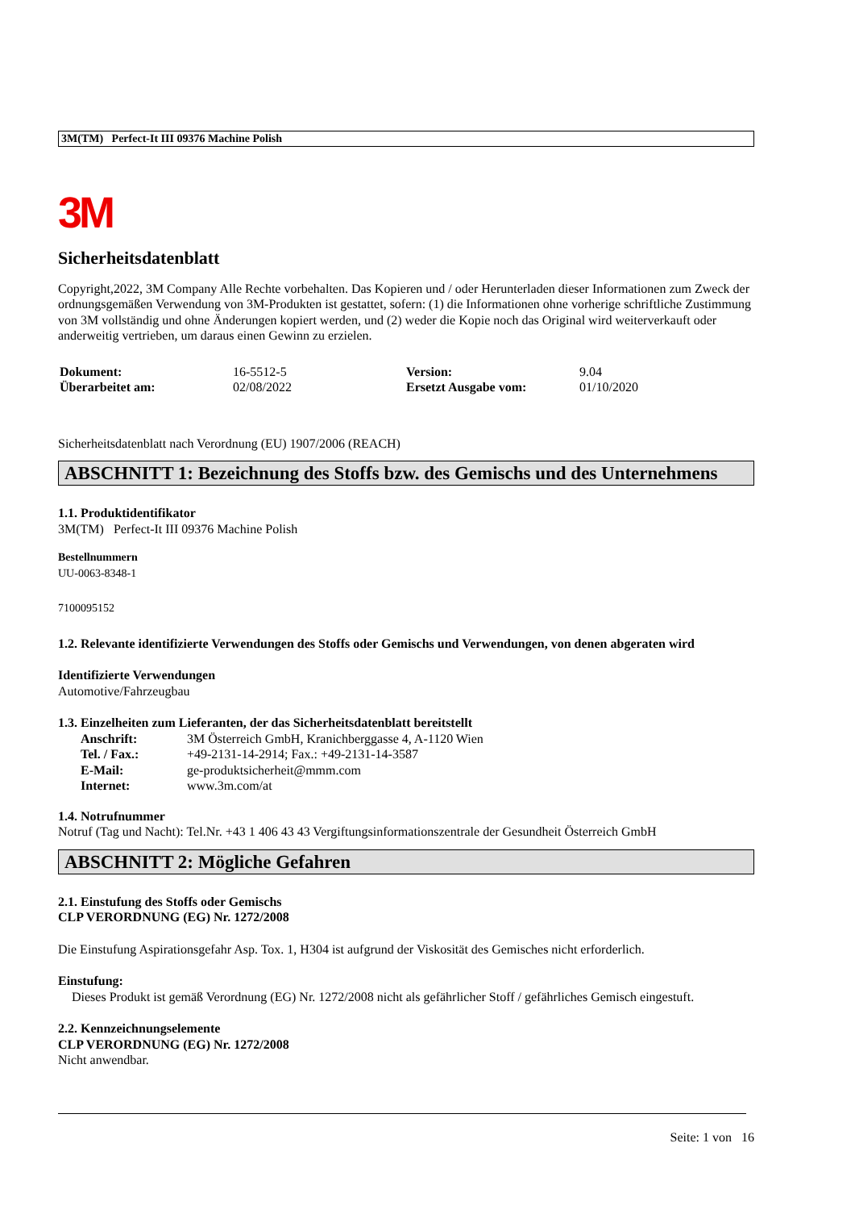3M(TM) Perfect-It III 09376 Machine Polish
3M
Sicherheitsdatenblatt
Copyright,2022, 3M Company Alle Rechte vorbehalten. Das Kopieren und / oder Herunterladen dieser Informationen zum Zweck der ordnungsgemäßen Verwendung von 3M-Produkten ist gestattet, sofern: (1) die Informationen ohne vorherige schriftliche Zustimmung von 3M vollständig und ohne Änderungen kopiert werden, und (2) weder die Kopie noch das Original wird weiterverkauft oder anderweitig vertrieben, um daraus einen Gewinn zu erzielen.
| Dokument: | 16-5512-5 | Version: | 9.04 |
| Überarbeitet am: | 02/08/2022 | Ersetzt Ausgabe vom: | 01/10/2020 |
Sicherheitsdatenblatt nach Verordnung (EU) 1907/2006 (REACH)
ABSCHNITT 1: Bezeichnung des Stoffs bzw. des Gemischs und des Unternehmens
1.1. Produktidentifikator
3M(TM) Perfect-It III 09376 Machine Polish
Bestellnummern
UU-0063-8348-1
7100095152
1.2. Relevante identifizierte Verwendungen des Stoffs oder Gemischs und Verwendungen, von denen abgeraten wird
Identifizierte Verwendungen
Automotive/Fahrzeugbau
1.3. Einzelheiten zum Lieferanten, der das Sicherheitsdatenblatt bereitstellt
| Anschrift: | 3M Österreich GmbH, Kranichberggasse 4, A-1120 Wien |
| Tel. / Fax.: | +49-2131-14-2914; Fax.: +49-2131-14-3587 |
| E-Mail: | ge-produktsicherheit@mmm.com |
| Internet: | www.3m.com/at |
1.4. Notrufnummer
Notruf (Tag und Nacht): Tel.Nr. +43 1 406 43 43 Vergiftungsinformationszentrale der Gesundheit Österreich GmbH
ABSCHNITT 2: Mögliche Gefahren
2.1. Einstufung des Stoffs oder Gemischs
CLP VERORDNUNG (EG) Nr. 1272/2008
Die Einstufung Aspirationsgefahr Asp. Tox. 1, H304 ist aufgrund der Viskosität des Gemisches nicht erforderlich.
Einstufung:
Dieses Produkt ist gemäß Verordnung (EG) Nr. 1272/2008 nicht als gefährlicher Stoff / gefährliches Gemisch eingestuft.
2.2. Kennzeichnungselemente
CLP VERORDNUNG (EG) Nr. 1272/2008
Nicht anwendbar.
Seite: 1 von 16